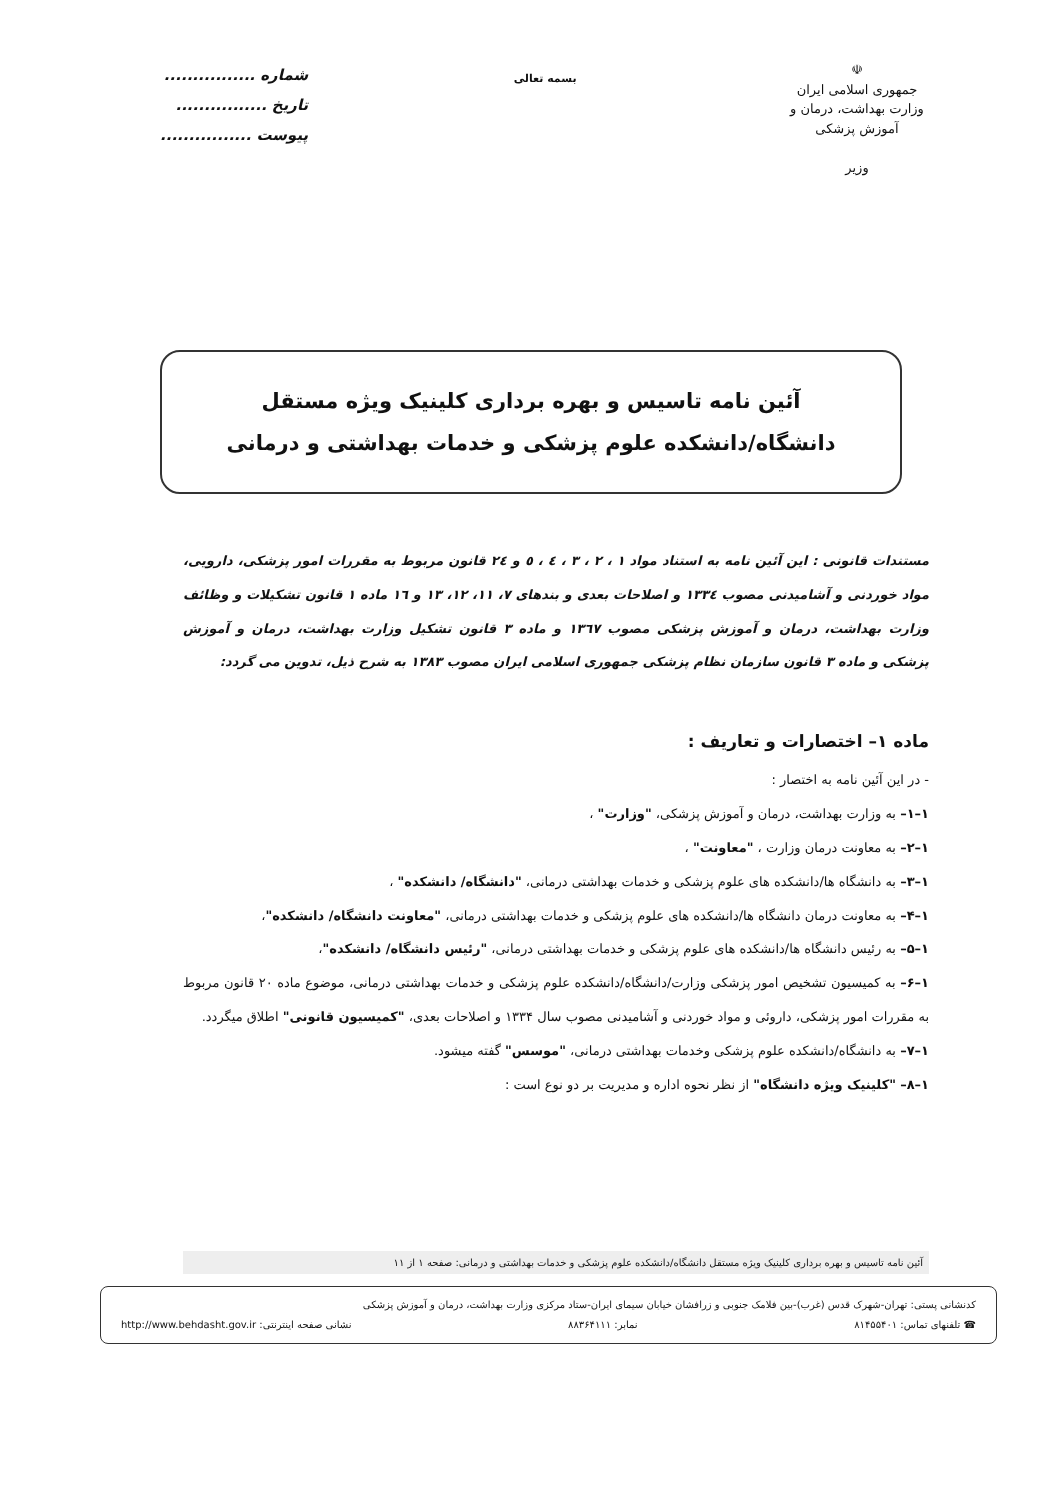☫
جمهوری اسلامی ایران
وزارت بهداشت، درمان و آموزش پزشکی
وزیر
بسمه تعالی
شماره ................
تاریخ ................
پیوست ................
آئین نامه تاسیس و بهره برداری کلینیک ویژه مستقل
دانشگاه/دانشکده علوم پزشکی و خدمات بهداشتی و درمانی
مستندات قانونی : این آئین نامه به استناد مواد ۱ ، ۲ ، ۳ ، ٤ ، ٥ و ٢٤ قانون مربوط به مقررات امور پزشکی، دارویی، مواد خوردنی و آشامیدنی مصوب ١٣٣٤ و اصلاحات بعدی و بندهای ٧، ١١، ١٢، ١٣ و ١٦ ماده ١ قانون تشکیلات و وظائف وزارت بهداشت، درمان و آموزش پزشکی مصوب ١٣٦٧ و ماده ٣ قانون تشکیل وزارت بهداشت، درمان و آموزش پزشکی و ماده ٣ قانون سازمان نظام پزشکی جمهوری اسلامی ایران مصوب ١٣٨٣ به شرح ذیل، تدوین می گردد:
ماده ۱– اختصارات و تعاریف :
- در این آئین نامه به اختصار :
۱–۱– به وزارت بهداشت، درمان و آموزش پزشکی، "وزارت" ،
۱–۲– به معاونت درمان وزارت ، "معاونت" ،
۱–۳– به دانشگاه ها/دانشکده های علوم پزشکی و خدمات بهداشتی درمانی، "دانشگاه/ دانشکده" ،
۱–۴– به معاونت درمان دانشگاه ها/دانشکده های علوم پزشکی و خدمات بهداشتی درمانی، "معاونت دانشگاه/ دانشکده"،
۱–۵– به رئیس دانشگاه ها/دانشکده های علوم پزشکی و خدمات بهداشتی درمانی، "رئیس دانشگاه/ دانشکده"،
۱–۶– به کمیسیون تشخیص امور پزشکی وزارت/دانشگاه/دانشکده علوم پزشکی و خدمات بهداشتی درمانی، موضوع ماده ۲۰ قانون مربوط به مقررات امور پزشکی، داروئی و مواد خوردنی و آشامیدنی مصوب سال ۱۳۳۴ و اصلاحات بعدی، "کمیسیون قانونی" اطلاق میگردد.
۱–۷– به دانشگاه/دانشکده علوم پزشکی وخدمات بهداشتی درمانی، "موسس" گفته میشود.
۱–۸– "کلینیک ویژه دانشگاه" از نظر نحوه اداره و مدیریت بر دو نوع است :
آئین نامه تاسیس و بهره برداری کلینیک ویژه مستقل دانشگاه/دانشکده علوم پزشکی و خدمات بهداشتی و درمانی: صفحه ۱ از ۱۱
کدنشانی پستی: تهران-شهرک قدس (غرب)-بین فلامک جنوبی و زرافشان خیابان سیمای ایران-ستاد مرکزی وزارت بهداشت، درمان و آموزش پزشکی
☎ تلفنهای تماس: ۸۱۴۵۵۴۰۱ نمابر: ۸۸۳۶۴۱۱۱ نشانی صفحه اینترنتی: http://www.behdasht.gov.ir